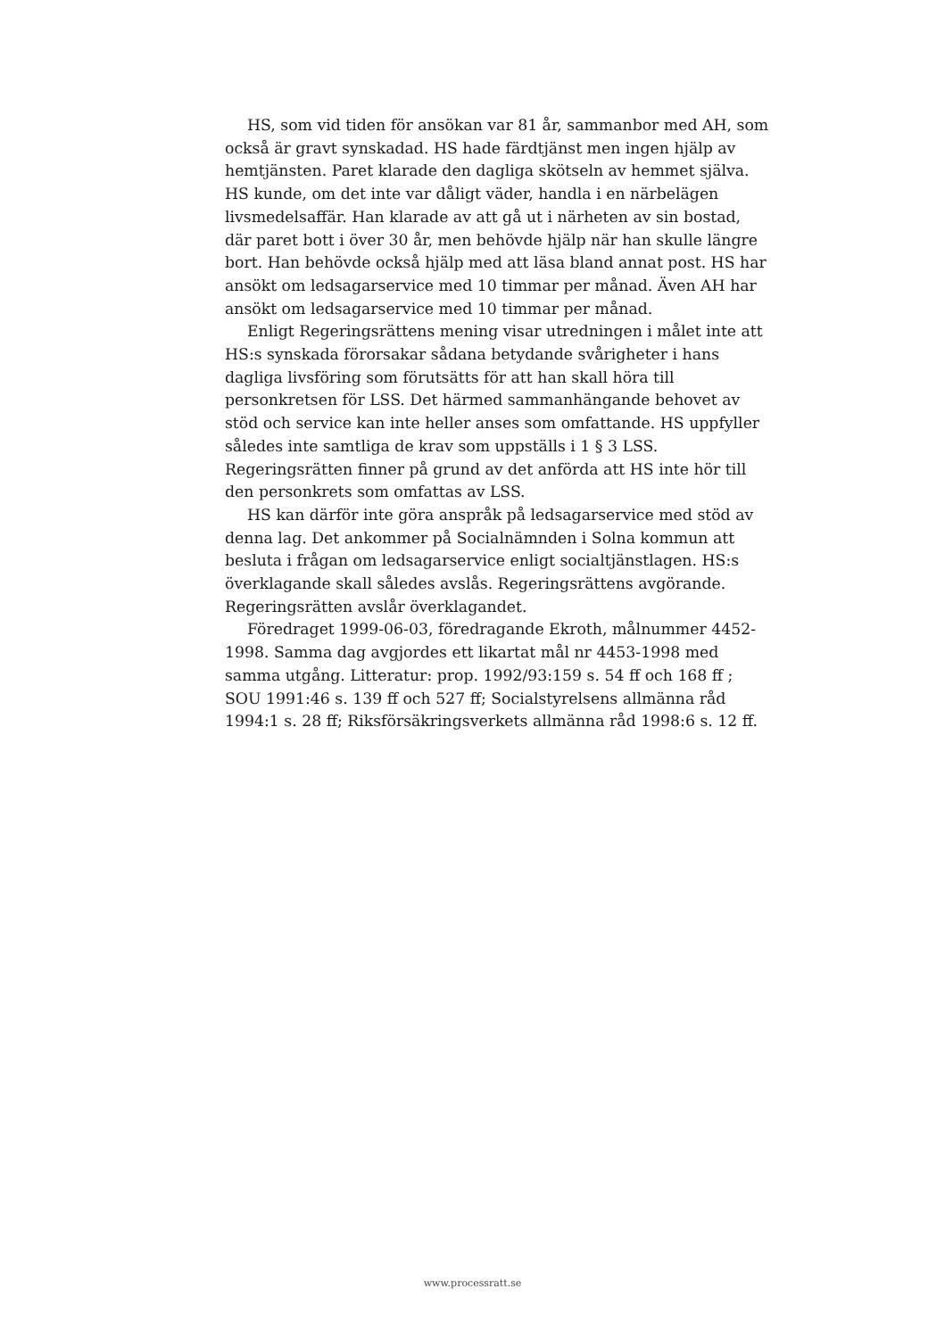HS, som vid tiden för ansökan var 81 år, sammanbor med AH, som också är gravt synskadad. HS hade färdtjänst men ingen hjälp av hemtjänsten. Paret klarade den dagliga skötseln av hemmet själva. HS kunde, om det inte var dåligt väder, handla i en närbelägen livsmedelsaffär. Han klarade av att gå ut i närheten av sin bostad, där paret bott i över 30 år, men behövde hjälp när han skulle längre bort. Han behövde också hjälp med att läsa bland annat post. HS har ansökt om ledsagarservice med 10 timmar per månad. Även AH har ansökt om ledsagarservice med 10 timmar per månad.
Enligt Regeringsrättens mening visar utredningen i målet inte att HS:s synskada förorsakar sådana betydande svårigheter i hans dagliga livsföring som förutsätts för att han skall höra till personkretsen för LSS. Det härmed sammanhängande behovet av stöd och service kan inte heller anses som omfattande. HS uppfyller således inte samtliga de krav som uppställs i 1 § 3 LSS. Regeringsrätten finner på grund av det anförda att HS inte hör till den personkrets som omfattas av LSS.
HS kan därför inte göra anspråk på ledsagarservice med stöd av denna lag. Det ankommer på Socialnämnden i Solna kommun att besluta i frågan om ledsagarservice enligt socialtjänstlagen. HS:s överklagande skall således avslås. Regeringsrättens avgörande. Regeringsrätten avslår överklagandet.
Föredraget 1999-06-03, föredragande Ekroth, målnummer 4452-1998. Samma dag avgjordes ett likartat mål nr 4453-1998 med samma utgång. Litteratur: prop. 1992/93:159 s. 54 ff och 168 ff ; SOU 1991:46 s. 139 ff och 527 ff; Socialstyrelsens allmänna råd 1994:1 s. 28 ff; Riksförsäkringsverkets allmänna råd 1998:6 s. 12 ff.
www.processratt.se